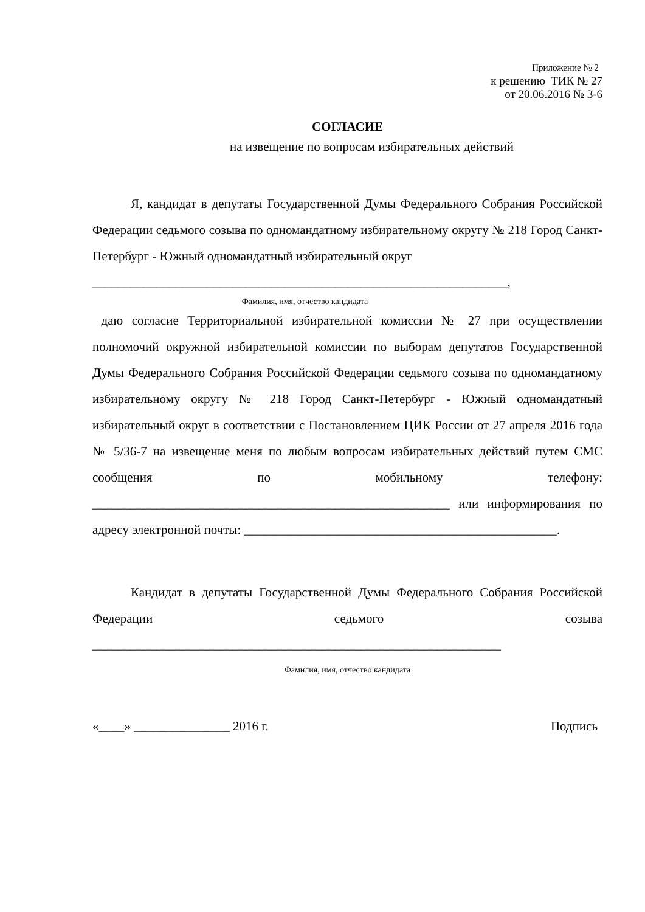Приложение № 2
к решению ТИК № 27
от 20.06.2016 № 3-6
СОГЛАСИЕ
на извещение по вопросам избирательных действий
Я, кандидат в депутаты Государственной Думы Федерального Собрания Российской Федерации седьмого созыва по одномандатному избирательному округу № 218 Город Санкт-Петербург - Южный одномандатный избирательный округ
_________________________________________________________________,
Фамилия, имя, отчество кандидата
даю согласие Территориальной избирательной комиссии № 27 при осуществлении полномочий окружной избирательной комиссии по выборам депутатов Государственной Думы Федерального Собрания Российской Федерации седьмого созыва по одномандатному избирательному округу № 218 Город Санкт-Петербург - Южный одномандатный избирательный округ в соответствии с Постановлением ЦИК России от 27 апреля 2016 года № 5/36-7 на извещение меня по любым вопросам избирательных действий путем СМС сообщения по мобильному телефону: ________________________________________________________ или информирования по адресу электронной почты: _________________________________________________.
Кандидат в депутаты Государственной Думы Федерального Собрания Российской Федерации седьмого созыва ________________________________________________________________
Фамилия, имя, отчество кандидата
«____» _______________ 2016 г. Подпись